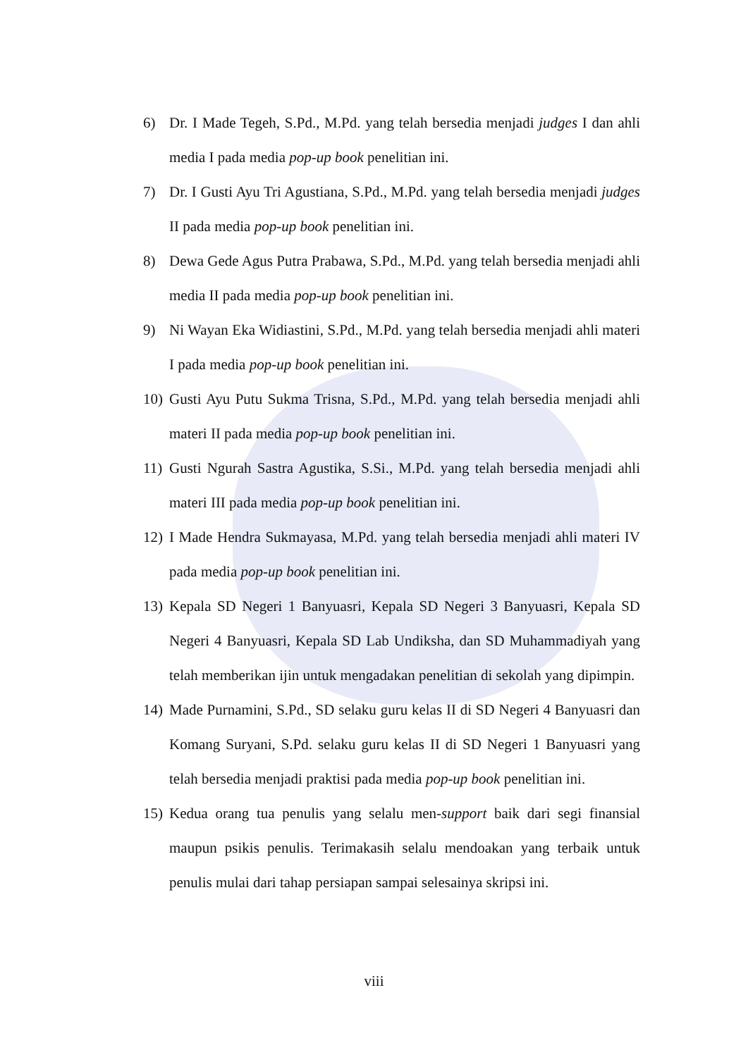6) Dr. I Made Tegeh, S.Pd., M.Pd. yang telah bersedia menjadi judges I dan ahli media I pada media pop-up book penelitian ini.
7) Dr. I Gusti Ayu Tri Agustiana, S.Pd., M.Pd. yang telah bersedia menjadi judges II pada media pop-up book penelitian ini.
8) Dewa Gede Agus Putra Prabawa, S.Pd., M.Pd. yang telah bersedia menjadi ahli media II pada media pop-up book penelitian ini.
9) Ni Wayan Eka Widiastini, S.Pd., M.Pd. yang telah bersedia menjadi ahli materi I pada media pop-up book penelitian ini.
10) Gusti Ayu Putu Sukma Trisna, S.Pd., M.Pd. yang telah bersedia menjadi ahli materi II pada media pop-up book penelitian ini.
11) Gusti Ngurah Sastra Agustika, S.Si., M.Pd. yang telah bersedia menjadi ahli materi III pada media pop-up book penelitian ini.
12) I Made Hendra Sukmayasa, M.Pd. yang telah bersedia menjadi ahli materi IV pada media pop-up book penelitian ini.
13) Kepala SD Negeri 1 Banyuasri, Kepala SD Negeri 3 Banyuasri, Kepala SD Negeri 4 Banyuasri, Kepala SD Lab Undiksha, dan SD Muhammadiyah yang telah memberikan ijin untuk mengadakan penelitian di sekolah yang dipimpin.
14) Made Purnamini, S.Pd., SD selaku guru kelas II di SD Negeri 4 Banyuasri dan Komang Suryani, S.Pd. selaku guru kelas II di SD Negeri 1 Banyuasri yang telah bersedia menjadi praktisi pada media pop-up book penelitian ini.
15) Kedua orang tua penulis yang selalu men-support baik dari segi finansial maupun psikis penulis. Terimakasih selalu mendoakan yang terbaik untuk penulis mulai dari tahap persiapan sampai selesainya skripsi ini.
viii